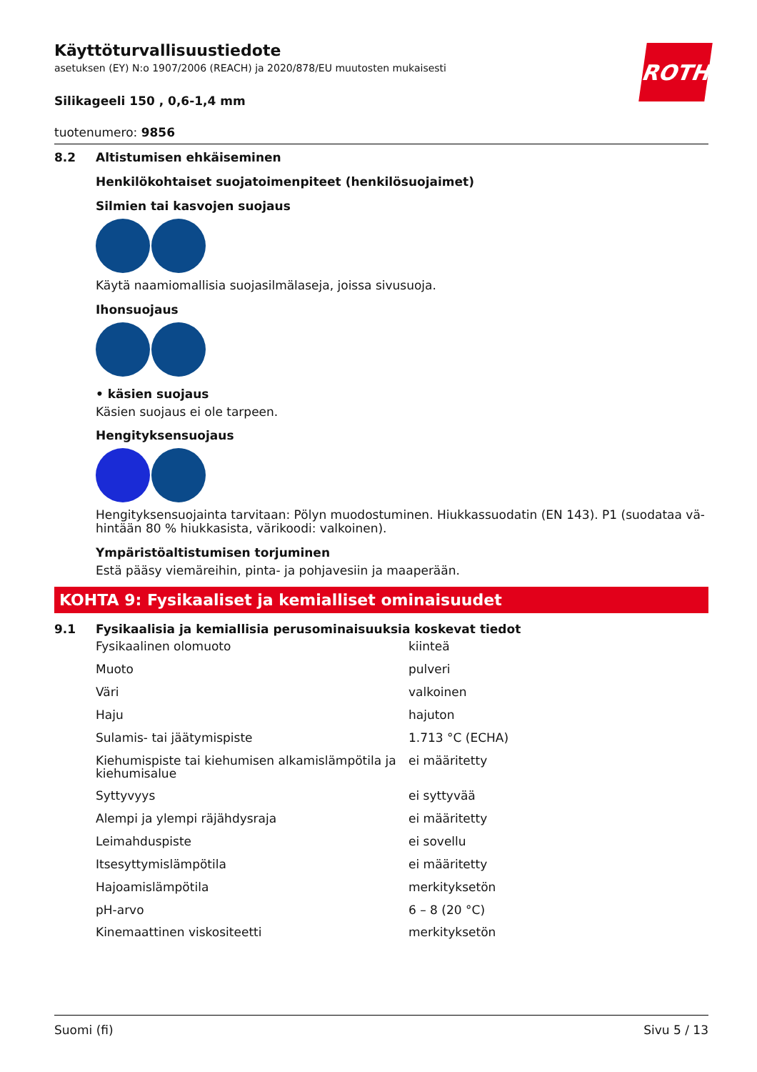ROTH
Käyttöturvallisuustiedote
asetuksen (EY) N:o 1907/2006 (REACH) ja 2020/878/EU muutosten mukaisesti
Silikageeli 150 , 0,6-1,4 mm
tuotenumero: 9856
8.2 Altistumisen ehkäiseminen
Henkilökohtaiset suojatoimenpiteet (henkilösuojaimet)
Silmien tai kasvojen suojaus
Käytä naamiomallisia suojasilmälaseja, joissa sivusuoja.
Ihonsuojaus
• käsien suojaus
Käsien suojaus ei ole tarpeen.
Hengityksensuojaus
Hengityksensuojainta tarvitaan: Pölyn muodostuminen. Hiukkassuodatin (EN 143). P1 (suodataa vä-hintään 80 % hiukkasista, värikoodi: valkoinen).
Ympäristöaltistumisen torjuminen
Estä pääsy viemäreihin, pinta- ja pohjavesiin ja maaperään.
KOHTA 9: Fysikaaliset ja kemialliset ominaisuudet
9.1 Fysikaalisia ja kemiallisia perusominaisuuksia koskevat tiedot
| Fysikaalinen olomuoto | kiinteä |
| Muoto | pulveri |
| Väri | valkoinen |
| Haju | hajuton |
| Sulamis- tai jäätymispiste | 1.713 °C (ECHA) |
| Kiehumispiste tai kiehumisen alkamislämpötila ja kiehumisalue | ei määritetty |
| Syttyvyys | ei syttyvää |
| Alempi ja ylempi räjähdysraja | ei määritetty |
| Leimahduspiste | ei sovellu |
| Itsesyttymislämpötila | ei määritetty |
| Hajoamislämpötila | merkityksetön |
| pH-arvo | 6 – 8 (20 °C) |
| Kinemaattinen viskositeetti | merkityksetön |
Suomi (fi) Sivu 5 / 13